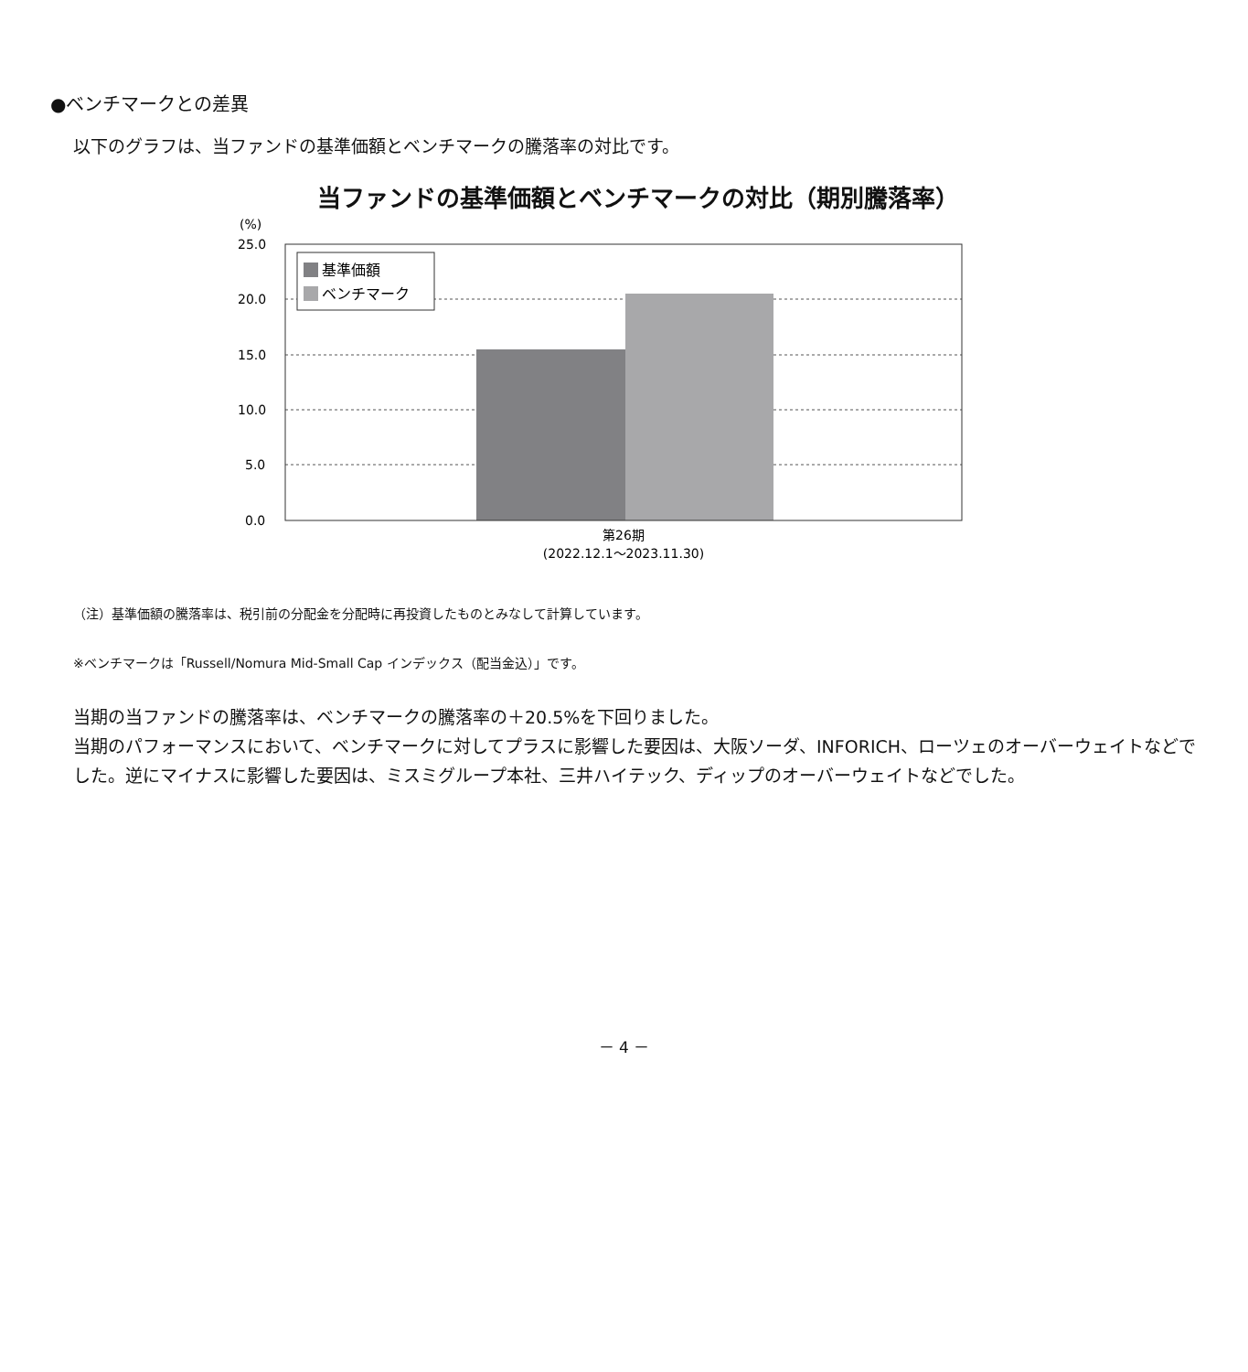●ベンチマークとの差異
以下のグラフは、当ファンドの基準価額とベンチマークの騰落率の対比です。
当ファンドの基準価額とベンチマークの対比（期別騰落率）
(%)
25.0
20.0
15.0
10.0
5.0
0.0
基準価額
ベンチマーク
第26期
(2022.12.1～2023.11.30)
（注）基準価額の騰落率は、税引前の分配金を分配時に再投資したものとみなして計算しています。
※ベンチマークは「Russell/Nomura Mid-Small Cap インデックス（配当金込）」です。
当期の当ファンドの騰落率は、ベンチマークの騰落率の＋20.5%を下回りました。
当期のパフォーマンスにおいて、ベンチマークに対してプラスに影響した要因は、大阪ソーダ、INFORICH、ローツェのオーバーウェイトなどでした。逆にマイナスに影響した要因は、ミスミグループ本社、三井ハイテック、ディップのオーバーウェイトなどでした。
－ 4 －